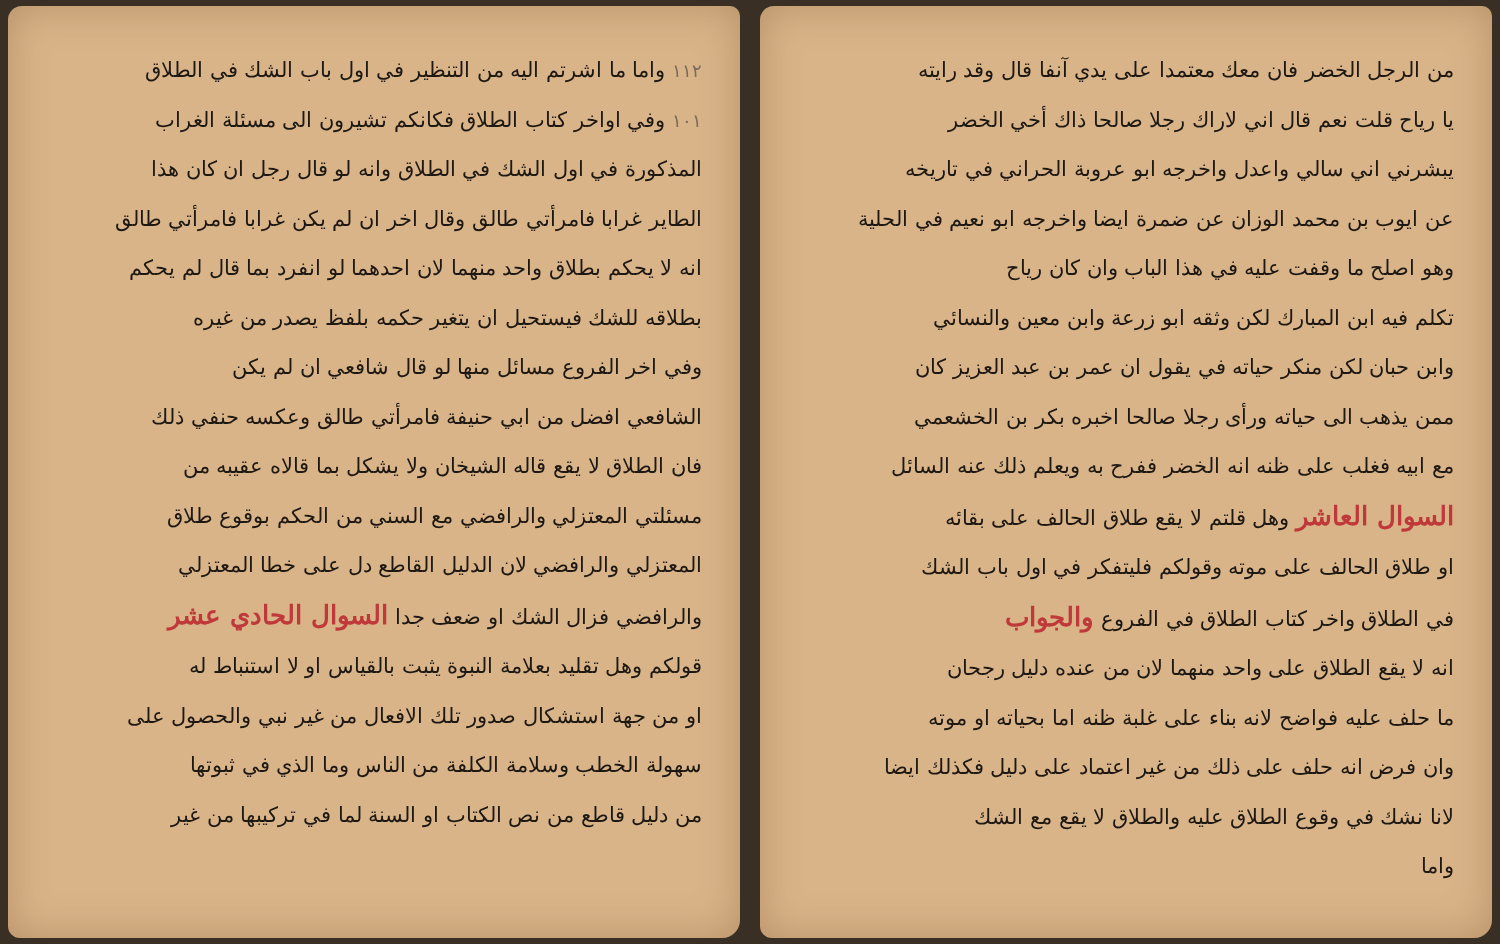من الرجل الخضر فان معك معتمدا على يدي آنفا قال وقد رايته
يا رياح قلت نعم قال اني لاراك رجلا صالحا ذاك أخي الخضر
يبشرني اني سالي واعدل واخرجه ابو عروبة الحراني في تاريخه
عن ايوب بن محمد الوزان عن ضمرة ايضا واخرجه ابو نعيم في الحلية
وهو اصلح ما وقفت عليه في هذا الباب وان كان رياح
تكلم فيه ابن المبارك لكن وثقه ابو زرعة وابن معين والنسائي
وابن حبان لكن منكر حياته في يقول ان عمر بن عبد العزيز كان
ممن يذهب الى حياته ورأى رجلا صالحا اخبره بكر بن الخشعمي
مع ابيه فغلب على ظنه انه الخضر ففرح به ويعلم ذلك عنه السائل
السوال العاشر وهل قلتم لا يقع طلاق الحالف على بقائه
او طلاق الحالف على موته وقولكم فليتفكر في اول باب الشك
في الطلاق واخر كتاب الطلاق في الفروع والجواب
انه لا يقع الطلاق على واحد منهما لان من عنده دليل رجحان
ما حلف عليه فواضح لانه بناء على غلبة ظنه اما بحياته او موته
وان فرض انه حلف على ذلك من غير اعتماد على دليل فكذلك ايضا
لانا نشك في وقوع الطلاق عليه والطلاق لا يقع مع الشك
واما
١١٢ واما ما اشرتم اليه من التنظير في اول باب الشك في الطلاق
١٠١ وفي اواخر كتاب الطلاق فكانكم تشيرون الى مسئلة الغراب
المذكورة في اول الشك في الطلاق وانه لو قال رجل ان كان هذا
الطاير غرابا فامرأتي طالق وقال اخر ان لم يكن غرابا فامرأتي طالق
انه لا يحكم بطلاق واحد منهما لان احدهما لو انفرد بما قال لم يحكم
بطلاقه للشك فيستحيل ان يتغير حكمه بلفظ يصدر من غيره
وفي اخر الفروع مسائل منها لو قال شافعي ان لم يكن
الشافعي افضل من ابي حنيفة فامرأتي طالق وعكسه حنفي ذلك
فان الطلاق لا يقع قاله الشيخان ولا يشكل بما قالاه عقيبه من
مسئلتي المعتزلي والرافضي مع السني من الحكم بوقوع طلاق
المعتزلي والرافضي لان الدليل القاطع دل على خطا المعتزلي
والرافضي فزال الشك او ضعف جدا السوال الحادي عشر
قولكم وهل تقليد بعلامة النبوة يثبت بالقياس او لا استنباط له
او من جهة استشكال صدور تلك الافعال من غير نبي والحصول على
سهولة الخطب وسلامة الكلفة من الناس وما الذي في ثبوتها
من دليل قاطع من نص الكتاب او السنة لما في تركيبها من غير